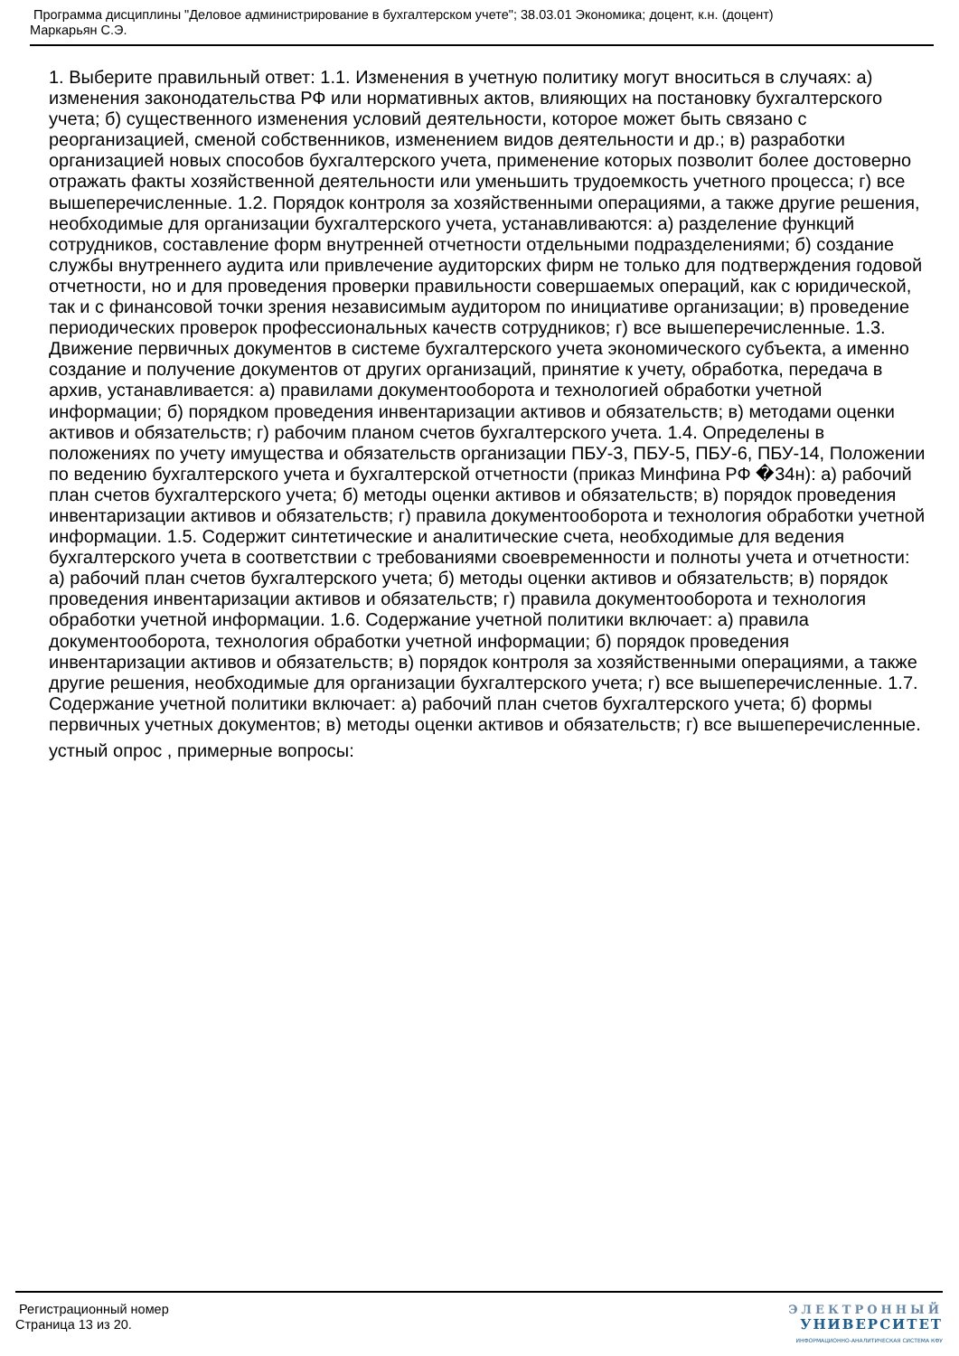Программа дисциплины "Деловое администрирование в бухгалтерском учете"; 38.03.01 Экономика; доцент, к.н. (доцент)
Маркарьян С.Э.
1. Выберите правильный ответ: 1.1. Изменения в учетную политику могут вноситься в случаях: а) изменения законодательства РФ или нормативных актов, влияющих на постановку бухгалтерского учета; б) существенного изменения условий деятельности, которое может быть связано с реорганизацией, сменой собственников, изменением видов деятельности и др.; в) разработки организацией новых способов бухгалтерского учета, применение которых позволит более достоверно отражать факты хозяйственной деятельности или уменьшить трудоемкость учетного процесса; г) все вышеперечисленные. 1.2. Порядок контроля за хозяйственными операциями, а также другие решения, необходимые для организации бухгалтерского учета, устанавливаются: а) разделение функций сотрудников, составление форм внутренней отчетности отдельными подразделениями; б) создание службы внутреннего аудита или привлечение аудиторских фирм не только для подтверждения годовой отчетности, но и для проведения проверки правильности совершаемых операций, как с юридической, так и с финансовой точки зрения независимым аудитором по инициативе организации; в) проведение периодических проверок профессиональных качеств сотрудников; г) все вышеперечисленные. 1.3. Движение первичных документов в системе бухгалтерского учета экономического субъекта, а именно создание и получение документов от других организаций, принятие к учету, обработка, передача в архив, устанавливается: а) правилами документооборота и технологией обработки учетной информации; б) порядком проведения инвентаризации активов и обязательств; в) методами оценки активов и обязательств; г) рабочим планом счетов бухгалтерского учета. 1.4. Определены в положениях по учету имущества и обязательств организации ПБУ-3, ПБУ-5, ПБУ-6, ПБУ-14, Положении по ведению бухгалтерского учета и бухгалтерской отчетности (приказ Минфина РФ �34н): а) рабочий план счетов бухгалтерского учета; б) методы оценки активов и обязательств; в) порядок проведения инвентаризации активов и обязательств; г) правила документооборота и технология обработки учетной информации. 1.5. Содержит синтетические и аналитические счета, необходимые для ведения бухгалтерского учета в соответствии с требованиями своевременности и полноты учета и отчетности: а) рабочий план счетов бухгалтерского учета; б) методы оценки активов и обязательств; в) порядок проведения инвентаризации активов и обязательств; г) правила документооборота и технология обработки учетной информации. 1.6. Содержание учетной политики включает: а) правила документооборота, технология обработки учетной информации; б) порядок проведения инвентаризации активов и обязательств; в) порядок контроля за хозяйственными операциями, а также другие решения, необходимые для организации бухгалтерского учета; г) все вышеперечисленные. 1.7. Содержание учетной политики включает: а) рабочий план счетов бухгалтерского учета; б) формы первичных учетных документов; в) методы оценки активов и обязательств; г) все вышеперечисленные.
устный опрос , примерные вопросы:
Регистрационный номер
Страница 13 из 20.
ЭЛЕКТРОННЫЙ
УНИВЕРСИТЕТ
ИНФОРМАЦИОННО-АНАЛИТИЧЕСКАЯ СИСТЕМА КФУ